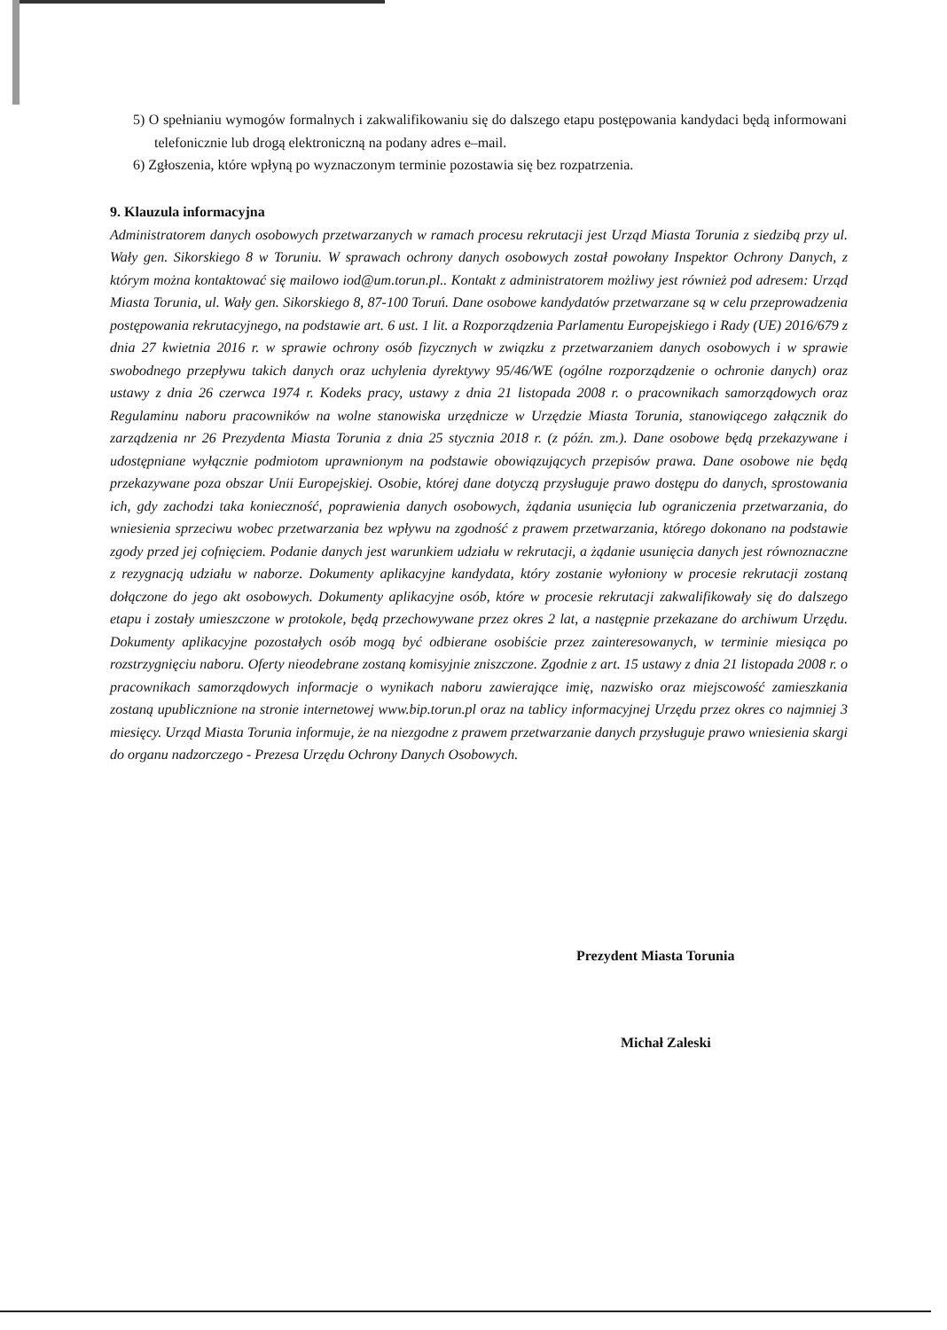5) O spełnianiu wymogów formalnych i zakwalifikowaniu się do dalszego etapu postępowania kandydaci będą informowani telefonicznie lub drogą elektroniczną na podany adres e–mail.
6) Zgłoszenia, które wpłyną po wyznaczonym terminie pozostawia się bez rozpatrzenia.
9. Klauzula informacyjna
Administratorem danych osobowych przetwarzanych w ramach procesu rekrutacji jest Urząd Miasta Torunia z siedzibą przy ul. Wały gen. Sikorskiego 8 w Toruniu. W sprawach ochrony danych osobowych został powołany Inspektor Ochrony Danych, z którym można kontaktować się mailowo iod@um.torun.pl.. Kontakt z administratorem możliwy jest również pod adresem: Urząd Miasta Torunia, ul. Wały gen. Sikorskiego 8, 87-100 Toruń. Dane osobowe kandydatów przetwarzane są w celu przeprowadzenia postępowania rekrutacyjnego, na podstawie art. 6 ust. 1 lit. a Rozporządzenia Parlamentu Europejskiego i Rady (UE) 2016/679 z dnia 27 kwietnia 2016 r. w sprawie ochrony osób fizycznych w związku z przetwarzaniem danych osobowych i w sprawie swobodnego przepływu takich danych oraz uchylenia dyrektywy 95/46/WE (ogólne rozporządzenie o ochronie danych) oraz ustawy z dnia 26 czerwca 1974 r. Kodeks pracy, ustawy z dnia 21 listopada 2008 r. o pracownikach samorządowych oraz Regulaminu naboru pracowników na wolne stanowiska urzędnicze w Urzędzie Miasta Torunia, stanowiącego załącznik do zarządzenia nr 26 Prezydenta Miasta Torunia z dnia 25 stycznia 2018 r. (z późn. zm.). Dane osobowe będą przekazywane i udostępniane wyłącznie podmiotom uprawnionym na podstawie obowiązujących przepisów prawa. Dane osobowe nie będą przekazywane poza obszar Unii Europejskiej. Osobie, której dane dotyczą przysługuje prawo dostępu do danych, sprostowania ich, gdy zachodzi taka konieczność, poprawienia danych osobowych, żądania usunięcia lub ograniczenia przetwarzania, do wniesienia sprzeciwu wobec przetwarzania bez wpływu na zgodność z prawem przetwarzania, którego dokonano na podstawie zgody przed jej cofnięciem. Podanie danych jest warunkiem udziału w rekrutacji, a żądanie usunięcia danych jest równoznaczne z rezygnacją udziału w naborze. Dokumenty aplikacyjne kandydata, który zostanie wyłoniony w procesie rekrutacji zostaną dołączone do jego akt osobowych. Dokumenty aplikacyjne osób, które w procesie rekrutacji zakwalifikowały się do dalszego etapu i zostały umieszczone w protokole, będą przechowywane przez okres 2 lat, a następnie przekazane do archiwum Urzędu. Dokumenty aplikacyjne pozostałych osób mogą być odbierane osobiście przez zainteresowanych, w terminie miesiąca po rozstrzygnięciu naboru. Oferty nieodebrane zostaną komisyjnie zniszczone. Zgodnie z art. 15 ustawy z dnia 21 listopada 2008 r. o pracownikach samorządowych informacje o wynikach naboru zawierające imię, nazwisko oraz miejscowość zamieszkania zostaną upublicznione na stronie internetowej www.bip.torun.pl oraz na tablicy informacyjnej Urzędu przez okres co najmniej 3 miesięcy. Urząd Miasta Torunia informuje, że na niezgodne z prawem przetwarzanie danych przysługuje prawo wniesienia skargi do organu nadzorczego - Prezesa Urzędu Ochrony Danych Osobowych.
Prezydent Miasta Torunia
Michał Zaleski